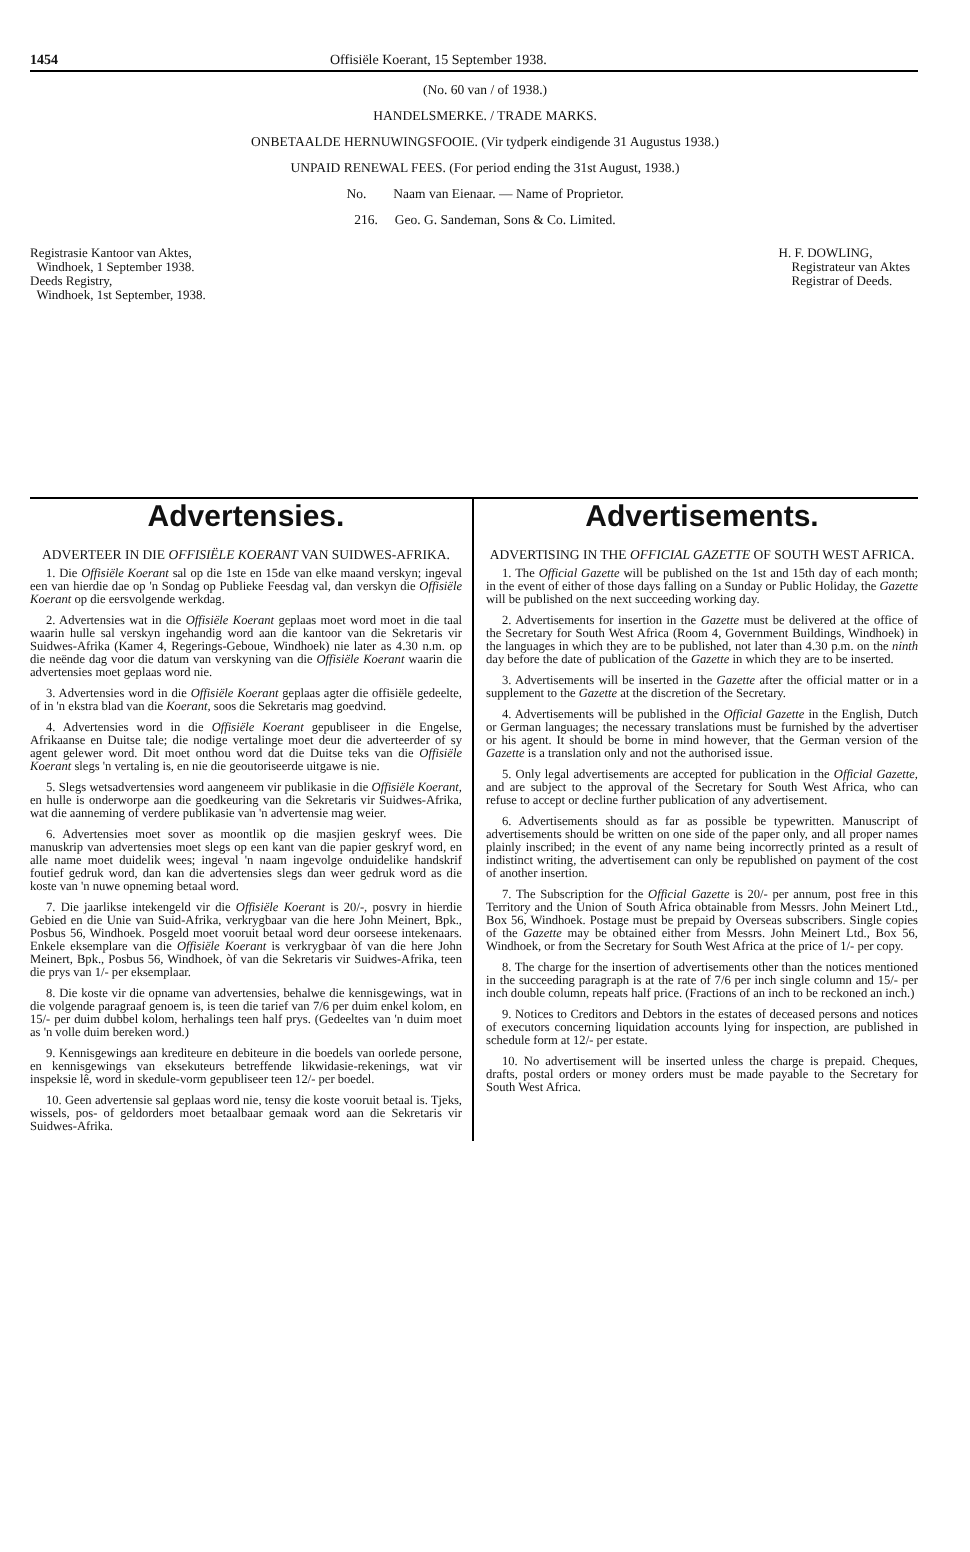1454 Offisiële Koerant, 15 September 1938.
(No. 60 van / of 1938.)
HANDELSMERKE. / TRADE MARKS.
ONBETAALDE HERNUWINGSFOOIE. (Vir tydperk eindigende 31 Augustus 1938.)
UNPAID RENEWAL FEES. (For period ending the 31st August, 1938.)
No. Naam van Eienaar. — Name of Proprietor.
216. Geo. G. Sandeman, Sons & Co. Limited.
Registrasie Kantoor van Aktes,
Windhoek, 1 September 1938.
Deeds Registry,
Windhoek, 1st September, 1938.
H. F. DOWLING,
Registrateur van Aktes
Registrar of Deeds.
Advertensies.
ADVERTEER IN DIE OFFISIËLE KOERANT VAN SUIDWES-AFRIKA.
1. Die Offisiële Koerant sal op die 1ste en 15de van elke maand verskyn; ingeval een van hierdie dae op 'n Sondag op Publieke Feesdag val, dan verskyn die Offisiële Koerant op die eersvolgende werkdag.
2. Advertensies wat in die Offisiële Koerant geplaas moet word moet in die taal waarin hulle sal verskyn ingehandig word aan die kantoor van die Sekretaris vir Suidwes-Afrika (Kamer 4, Regerings-Geboue, Windhoek) nie later as 4.30 n.m. op die neënde dag voor die datum van verskyning van die Offisiële Koerant waarin die advertensies moet geplaas word nie.
3. Advertensies word in die Offisiële Koerant geplaas agter die offisiële gedeelte, of in 'n ekstra blad van die Koerant, soos die Sekretaris mag goedvind.
4. Advertensies word in die Offisiële Koerant gepubliseer in die Engelse, Afrikaanse en Duitse tale; die nodige vertalinge moet deur die adverteerder of sy agent gelewer word. Dit moet onthou word dat die Duitse teks van die Offisiële Koerant slegs 'n vertaling is, en nie die geoutoriseerde uitgawe is nie.
5. Slegs wetsadvertensies word aangeneem vir publikasie in die Offisiële Koerant, en hulle is onderworpe aan die goedkeuring van die Sekretaris vir Suidwes-Afrika, wat die aanneming of verdere publikasie van 'n advertensie mag weier.
6. Advertensies moet sover as moontlik op die masjien geskryf wees. Die manuskrip van advertensies moet slegs op een kant van die papier geskryf word, en alle name moet duidelik wees; ingeval 'n naam ingevolge onduidelike handskrif foutief gedruk word, dan kan die advertensies slegs dan weer gedruk word as die koste van 'n nuwe opneming betaal word.
7. Die jaarlikse intekengeld vir die Offisiële Koerant is 20/-, posvry in hierdie Gebied en die Unie van Suid-Afrika, verkrygbaar van die here John Meinert, Bpk., Posbus 56, Windhoek. Posgeld moet vooruit betaal word deur oorseese intekenaars. Enkele eksemplare van die Offisiële Koerant is verkrygbaar òf van die here John Meinert, Bpk., Posbus 56, Windhoek, òf van die Sekretaris vir Suidwes-Afrika, teen die prys van 1/- per eksemplaar.
8. Die koste vir die opname van advertensies, behalwe die kennisgewings, wat in die volgende paragraaf genoem is, is teen die tarief van 7/6 per duim enkel kolom, en 15/- per duim dubbel kolom, herhalings teen half prys. (Gedeeltes van 'n duim moet as 'n volle duim bereken word.)
9. Kennisgewings aan krediteure en debiteure in die boedels van oorlede persone, en kennisgewings van eksekuteurs betreffende likwidasie-rekenings, wat vir inspeksie lê, word in skedule-vorm gepubliseer teen 12/- per boedel.
10. Geen advertensie sal geplaas word nie, tensy die koste vooruit betaal is. Tjeks, wissels, pos- of geldorders moet betaalbaar gemaak word aan die Sekretaris vir Suidwes-Afrika.
Advertisements.
ADVERTISING IN THE OFFICIAL GAZETTE OF SOUTH WEST AFRICA.
1. The Official Gazette will be published on the 1st and 15th day of each month; in the event of either of those days falling on a Sunday or Public Holiday, the Gazette will be published on the next succeeding working day.
2. Advertisements for insertion in the Gazette must be delivered at the office of the Secretary for South West Africa (Room 4, Government Buildings, Windhoek) in the languages in which they are to be published, not later than 4.30 p.m. on the ninth day before the date of publication of the Gazette in which they are to be inserted.
3. Advertisements will be inserted in the Gazette after the official matter or in a supplement to the Gazette at the discretion of the Secretary.
4. Advertisements will be published in the Official Gazette in the English, Dutch or German languages; the necessary translations must be furnished by the advertiser or his agent. It should be borne in mind however, that the German version of the Gazette is a translation only and not the authorised issue.
5. Only legal advertisements are accepted for publication in the Official Gazette, and are subject to the approval of the Secretary for South West Africa, who can refuse to accept or decline further publication of any advertisement.
6. Advertisements should as far as possible be typewritten. Manuscript of advertisements should be written on one side of the paper only, and all proper names plainly inscribed; in the event of any name being incorrectly printed as a result of indistinct writing, the advertisement can only be republished on payment of the cost of another insertion.
7. The Subscription for the Official Gazette is 20/- per annum, post free in this Territory and the Union of South Africa obtainable from Messrs. John Meinert Ltd., Box 56, Windhoek. Postage must be prepaid by Overseas subscribers. Single copies of the Gazette may be obtained either from Messrs. John Meinert Ltd., Box 56, Windhoek, or from the Secretary for South West Africa at the price of 1/- per copy.
8. The charge for the insertion of advertisements other than the notices mentioned in the succeeding paragraph is at the rate of 7/6 per inch single column and 15/- per inch double column, repeats half price. (Fractions of an inch to be reckoned an inch.)
9. Notices to Creditors and Debtors in the estates of deceased persons and notices of executors concerning liquidation accounts lying for inspection, are published in schedule form at 12/- per estate.
10. No advertisement will be inserted unless the charge is prepaid. Cheques, drafts, postal orders or money orders must be made payable to the Secretary for South West Africa.